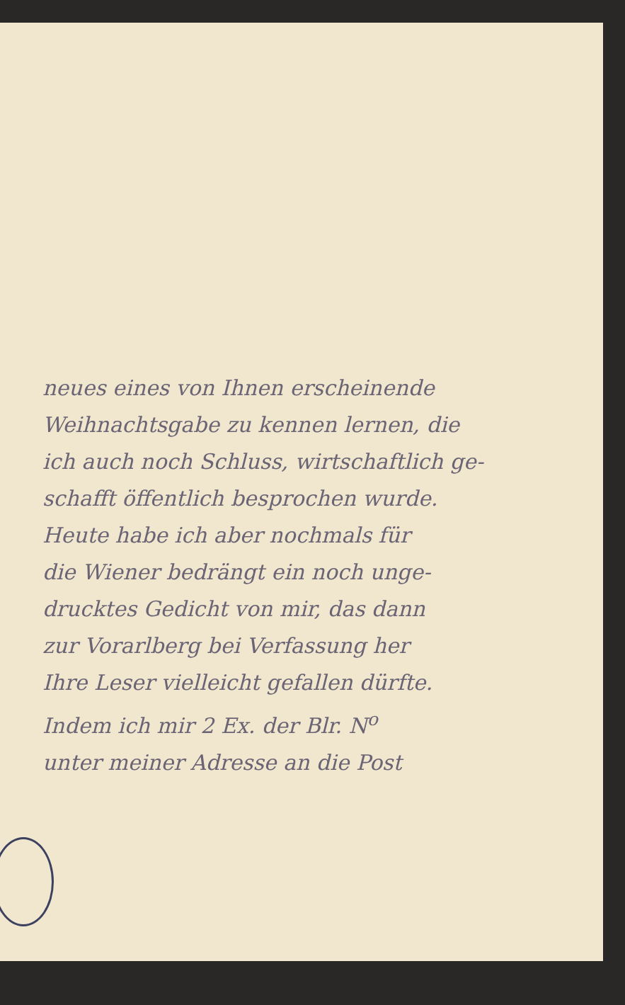neues eines von Ihnen erscheinende
Weihnachtsgabe zu kennen lernen, die
ich auch noch Schluss, wirtschaftlich ge-
schafft öffentlich besprochen wurde.
Heute habe ich aber nochmals für
die Wiener bedrängt ein noch unge-
drucktes Gedicht von mir, das dann
zur Vorarlberg bei Verfassung her
Ihre Leser vielleicht gefallen dürfte.
Indem ich mir 2 Ex. der Blr. N<sup>o</sup>
unter meiner Adresse an die Post